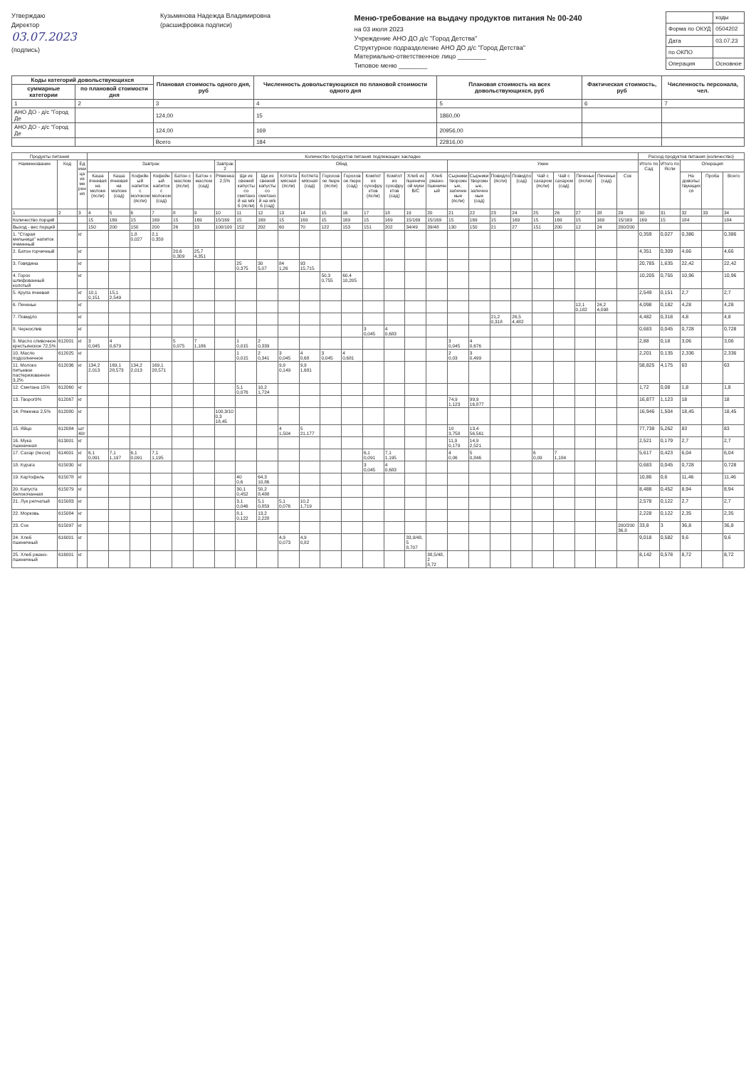Утверждаю
Директор
03.07.2023
(подпись)
Кузьминова Надежда Владимировна
(расшифровка подписи)
Меню-требование на выдачу продуктов питания № 00-240
на 03 июля 2023
Учреждение АНО ДО д/с "Город Детства"
Структурное подразделение АНО ДО д/с "Город Детства"
Материально-ответственное лицо ________
Типовое меню ________
| | коды |
| Форма по ОКУД | 0504202 |
| Дата | 03.07.23 |
| по ОКПО | |
| Операция | Основное |
| Коды категорий довольствующихся | | Плановая стоимость одного дня, руб | Численность довольствующихся по плановой стоимости одного дня | Плановая стоимость на всех довольствующихся, руб | Фактическая стоимость, руб | Численность персонала, чел. |
| --- | --- | --- | --- | --- | --- | --- |
| суммарные категории | по плановой стоимости дня | | | | | |
| 1 | 2 | 3 | 4 | 5 | 6 | 7 |
| АНО ДО - д/с "Город Де | | 124,00 | 15 | 1860,00 | | |
| АНО ДО - д/с "Город Де | | 124,00 | 169 | 20956,00 | | |
| | | Всего | 184 | 22816,00 | | |
| Продукты питания | | | Количество продуктов питания подлежащих закладке | | | | | | | | | | | | | | | | | | | | | | | | | | Расход продуктов питания (количество) | | | | |
| --- | --- | --- | --- | --- | --- | --- | --- | --- | --- | --- | --- | --- | --- | --- | --- | --- | --- | --- | --- | --- | --- | --- | --- | --- | --- | --- | --- | --- | --- | --- | --- | --- | --- |
| Наименование | Код | Единица измерения | Завтрак | | | | | | Завтрак2 | Обед | | | | | | | | | | Ужин | | | | | | | | | Итого по Сад | Итого по Ясли | Операция | | |
| | | | Каша ячневая на молоке (ясли) | Каша ячневая на молоке (сад) | Кофейный напиток с молоком (ясли) | Кофейный напиток с молоком (сад) | Батон с маслом (ясли) | Батон с маслом (сад) | Ряженка 2,5% | Щи из свежей капусты со сметаной на м/к б (ясли) | Щи из свежей капусты со сметаной на м/к б (сад) | Котлета мясная (ясли) | Котлета мясная (сад) | Гороховое пюре (ясли) | Гороховое пюре (сад) | Компот из сухофруктов (ясли) | Компот из сухофруктов (сад) | Хлеб из пшеничной муки В/С | Хлеб ржано-пшеничный | Сырники творожные, запеченные (ясли) | Сырники творожные, запеченные (сад) | Повидло (ясли) | Повидло (сад) | Чай с сахаром (ясли) | Чай с сахаром (сад) | Печенье (ясли) | Печенье (сад) | Сок | | | На довольствующихся | Проба | Всего |
| 1 | 2 | 3 | 4 | 5 | 6 | 7 | 8 | 9 | 10 | 11 | 12 | 13 | 14 | 15 | 16 | 17 | 18 | 19 | 20 | 21 | 22 | 23 | 24 | 25 | 26 | 27 | 28 | 29 | 30 | 31 | 32 | 33 | 34 |
| Количество порций | | | 15 | 169 | 15 | 169 | 15 | 169 | 15/169 | 15 | 169 | 15 | 169 | 15 | 169 | 15 | 169 | 15/169 | 15/169 | 15 | 169 | 15 | 169 | 15 | 169 | 15 | 169 | 15/169 | 169 | 15 | 184 | | 184 |
| Выход - вес порций | | | 150 | 200 | 150 | 200 | 26 | 33 | 100/100 | 152 | 202 | 60 | 70 | 122 | 153 | 151 | 202 | 34/49 | 39/48 | 130 | 150 | 21 | 27 | 151 | 200 | 12 | 24 | 200/200 | | | | | |
| 1. "Старая мельница" напиток ячменный | | кг | | | 1,8 0,027 | 2,1 0,359 | | | | | | | | | | | | | | | | | | | | | | | 0,359 | 0,027 | 0,386 | | 0,386 |
| 2. Батон горчичный | | кг | | | | | 20,6 0,309 | 25,7 4,351 | | | | | | | | | | | | | | | | | | | | | 4,351 | 0,309 | 4,66 | | 4,66 |
| 3. Говядина | | кг | | | | | | | | 25 0,375 | 30 5,07 | 84 1,26 | 93 15,715 | | | | | | | | | | | | | | | | 20,785 | 1,635 | 22,42 | | 22,42 |
| 4. Горох шлифованный колотый | | кг | | | | | | | | | | | | 50,3 0,755 | 60,4 10,205 | | | | | | | | | | | | | | 10,205 | 0,755 | 10,96 | | 10,96 |
| 5. Крупа ячневая | | кг | 10,1 0,151 | 15,1 2,549 | | | | | | | | | | | | | | | | | | | | | | | | | 2,549 | 0,151 | 2,7 | | 2,7 |
| 6. Печенье | | кг | | | | | | | | | | | | | | | | | | | | | | | | 12,1 0,182 | 24,2 4,098 | | 4,098 | 0,182 | 4,28 | | 4,28 |
| 7. Повидло | | кг | | | | | | | | | | | | | | | | | | | | 21,2 0,318 | 26,5 4,482 | | | | | | 4,482 | 0,318 | 4,8 | | 4,8 |
| 8. Чернослив | | кг | | | | | | | | | | | | | | 3 0,045 | 4 0,683 | | | | | | | | | | | | 0,683 | 0,045 | 0,728 | | 0,728 |
| 9. Масло сливочное крестьянское 72,5% | 612001 | кг | 3 0,045 | 4 0,679 | | | 5 0,075 | 7 1,186 | | 1 0,015 | 2 0,339 | | | | | | | | | 3 0,045 | 4 0,676 | | | | | | | | 2,88 | 0,18 | 3,06 | | 3,06 |
| 10. Масло подсолнечное | 612025 | кг | | | | | | | | 1 0,015 | 2 0,341 | 3 0,045 | 4 0,68 | 3 0,045 | 4 0,681 | | | | | 2 0,03 | 3 0,499 | | | | | | | | 2,201 | 0,135 | 2,336 | | 2,336 |
| 11. Молоко питьевое пастеризованное 3,2% | 612036 | кг | 134,2 2,013 | 169,1 28,573 | 134,2 2,013 | 169,1 28,571 | | | | | | 9,9 0,149 | 9,9 1,681 | | | | | | | | | | | | | | | | 58,825 | 4,175 | 63 | | 63 |
| 12. Сметана 15% | 612060 | кг | | | | | | | | 5,1 0,076 | 10,2 1,724 | | | | | | | | | | | | | | | | | | 1,72 | 0,08 | 1,8 | | 1,8 |
| 13. Творог9% | 612067 | кг | | | | | | | | | | | | | | | | | | 74,9 1,123 | 99,9 16,877 | | | | | | | | 16,877 | 1,123 | 18 | | 18 |
| 14. Ряженка 2,5% | 612080 | кг | | | | | | | 100,3/100,3 18,45 | | | | | | | | | | | | | | | | | | | | 16,946 | 1,504 | 18,45 | | 18,45 |
| 15. Яйцо | 612084 | шт40г | | | | | | | | | | 4 1,504 | 5 21,177 | | | | | | | 10 3,758 | 13,4 56,561 | | | | | | | | 77,738 | 5,262 | 83 | | 83 |
| 16. Мука пшеничная | 613001 | кг | | | | | | | | | | | | | | | | | | 11,9 0,179 | 14,9 2,521 | | | | | | | | 2,521 | 0,179 | 2,7 | | 2,7 |
| 17. Сахар (песок) | 614001 | кг | 6,1 0,091 | 7,1 1,197 | 6,1 0,091 | 7,1 1,195 | | | | | | | | | | 6,1 0,091 | 7,1 1,195 | | | 4 0,06 | 5 0,846 | | | 6 0,09 | 7 1,184 | | | | 5,617 | 0,423 | 6,04 | | 6,04 |
| 18. Курага | 615030 | кг | | | | | | | | | | | | | | 3 0,045 | 4 0,683 | | | | | | | | | | | | 0,683 | 0,045 | 0,728 | | 0,728 |
| 19. Картофель | 615078 | кг | | | | | | | | 40 0,6 | 64,3 10,86 | | | | | | | | | | | | | | | | | | 10,86 | 0,6 | 11,46 | | 11,46 |
| 20. Капуста белокочанная | 615079 | кг | | | | | | | | 30,1 0,452 | 50,2 8,488 | | | | | | | | | | | | | | | | | | 8,488 | 0,452 | 8,94 | | 8,94 |
| 21. Лук репчатый | 615083 | кг | | | | | | | | 3,1 0,046 | 5,1 0,859 | 5,1 0,076 | 10,2 1,719 | | | | | | | | | | | | | | | | 2,578 | 0,122 | 2,7 | | 2,7 |
| 22. Морковь | 615084 | кг | | | | | | | | 8,1 0,122 | 13,2 2,228 | | | | | | | | | | | | | | | | | | 2,228 | 0,122 | 2,35 | | 2,35 |
| 23. Сок | 615097 | кг | | | | | | | | | | | | | | | | | | | | | | | | | | 200/200 36,8 | 33,8 | 3 | 36,8 | | 36,8 |
| 24. Хлеб пшеничный | 616001 | кг | | | | | | | | | | 4,9 0,073 | 4,9 0,82 | | | | | 33,9/48,5 8,707 | | | | | | | | | | | 9,018 | 0,582 | 9,6 | | 9,6 |
| 25. Хлеб ржано-пшеничный | 616001 | кг | | | | | | | | | | | | | | | | | 38,5/48,2 8,72 | | | | | | | | | | 8,142 | 0,578 | 8,72 | | 8,72 |